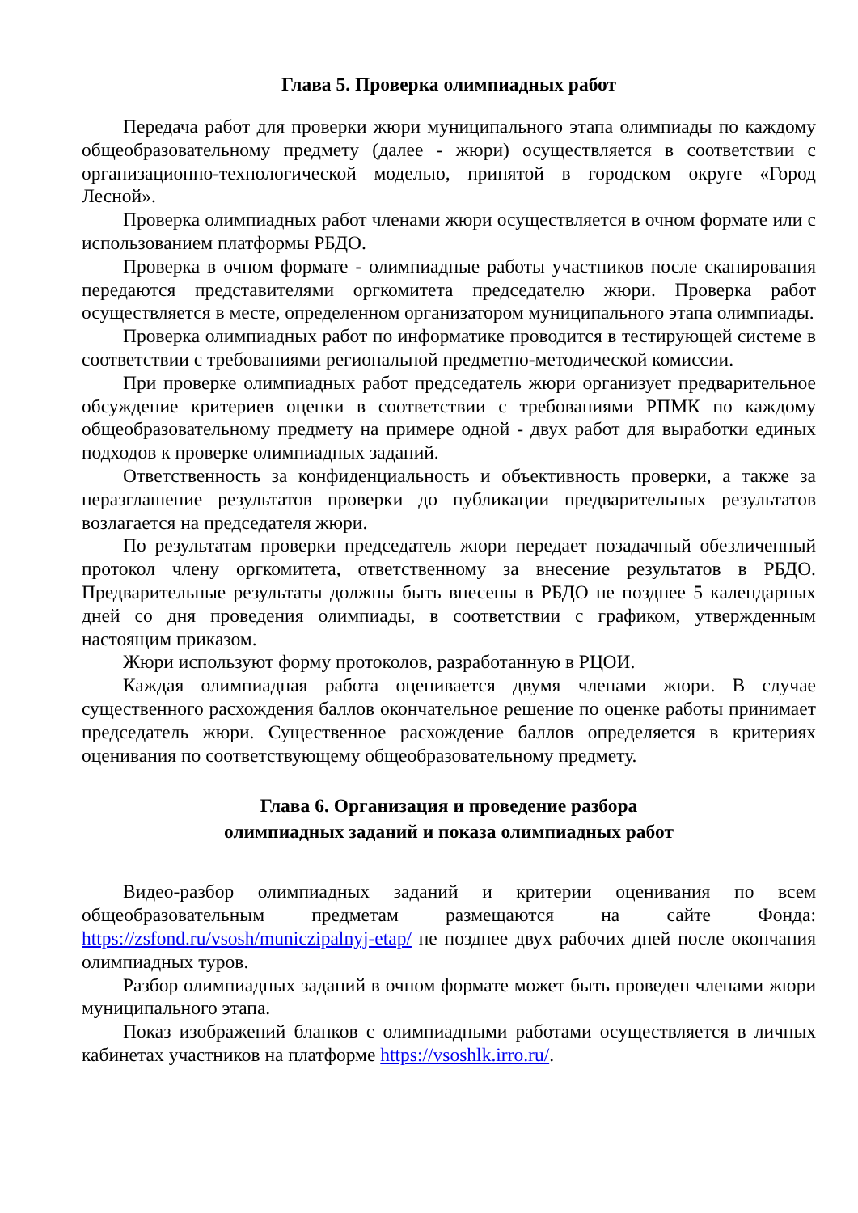Глава 5. Проверка олимпиадных работ
Передача работ для проверки жюри муниципального этапа олимпиады по каждому общеобразовательному предмету (далее - жюри) осуществляется в соответствии с организационно-технологической моделью, принятой в городском округе «Город Лесной».
Проверка олимпиадных работ членами жюри осуществляется в очном формате или с использованием платформы РБДО.
Проверка в очном формате - олимпиадные работы участников после сканирования передаются представителями оргкомитета председателю жюри. Проверка работ осуществляется в месте, определенном организатором муниципального этапа олимпиады.
Проверка олимпиадных работ по информатике проводится в тестирующей системе в соответствии с требованиями региональной предметно-методической комиссии.
При проверке олимпиадных работ председатель жюри организует предварительное обсуждение критериев оценки в соответствии с требованиями РПМК по каждому общеобразовательному предмету на примере одной - двух работ для выработки единых подходов к проверке олимпиадных заданий.
Ответственность за конфиденциальность и объективность проверки, а также за неразглашение результатов проверки до публикации предварительных результатов возлагается на председателя жюри.
По результатам проверки председатель жюри передает позадачный обезличенный протокол члену оргкомитета, ответственному за внесение результатов в РБДО. Предварительные результаты должны быть внесены в РБДО не позднее 5 календарных дней со дня проведения олимпиады, в соответствии с графиком, утвержденным настоящим приказом.
Жюри используют форму протоколов, разработанную в РЦОИ.
Каждая олимпиадная работа оценивается двумя членами жюри. В случае существенного расхождения баллов окончательное решение по оценке работы принимает председатель жюри. Существенное расхождение баллов определяется в критериях оценивания по соответствующему общеобразовательному предмету.
Глава 6. Организация и проведение разбора
олимпиадных заданий и показа олимпиадных работ
Видео-разбор олимпиадных заданий и критерии оценивания по всем общеобразовательным предметам размещаются на сайте Фонда: https://zsfond.ru/vsosh/municzipalnyj-etap/ не позднее двух рабочих дней после окончания олимпиадных туров.
Разбор олимпиадных заданий в очном формате может быть проведен членами жюри муниципального этапа.
Показ изображений бланков с олимпиадными работами осуществляется в личных кабинетах участников на платформе https://vsoshlk.irro.ru/.